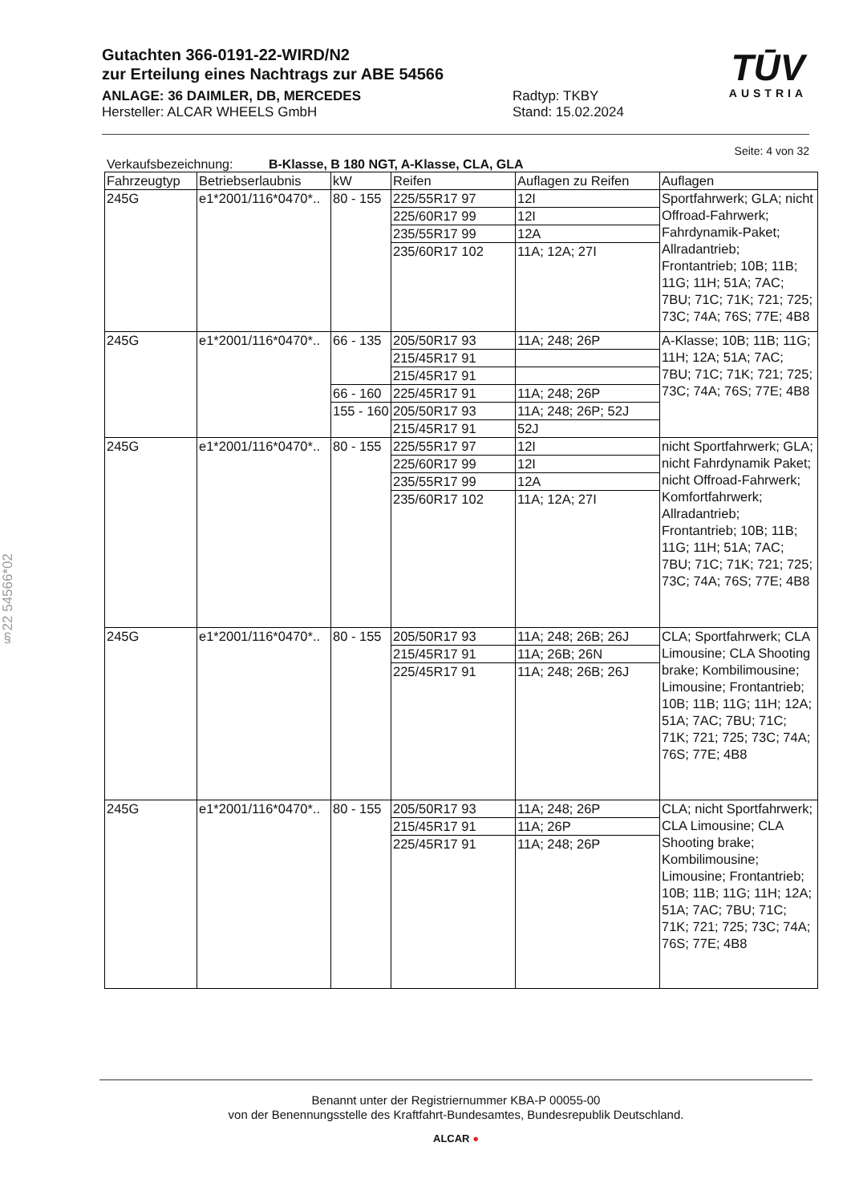§22 54566*02
Gutachten 366-0191-22-WIRD/N2
zur Erteilung eines Nachtrags zur ABE 54566
ANLAGE: 36 DAIMLER, DB, MERCEDES Radtyp: TKBY
Hersteller: ALCAR WHEELS GmbH Stand: 15.02.2024
TŪV
AUSTRIA
Seite: 4 von 32
Verkaufsbezeichnung: B-Klasse, B 180 NGT, A-Klasse, CLA, GLA
| Fahrzeugtyp | Betriebserlaubnis | kW | Reifen | Auflagen zu Reifen | Auflagen |
| --- | --- | --- | --- | --- | --- |
| 245G | e1*2001/116*0470*.. | 80 - 155 | 225/55R17 97 | 12I | Sportfahrwerk; GLA; nicht Offroad-Fahrwerk; Fahrdynamik-Paket; Allradantrieb; Frontantrieb; 10B; 11B; 11G; 11H; 51A; 7AC; 7BU; 71C; 71K; 721; 725; 73C; 74A; 76S; 77E; 4B8 |
| | | | 225/60R17 99 | 12I | |
| | | | 235/55R17 99 | 12A | |
| | | | 235/60R17 102 | 11A; 12A; 27I | |
| 245G | e1*2001/116*0470*.. | 66 - 135 | 205/50R17 93 | 11A; 248; 26P | A-Klasse; 10B; 11B; 11G; 11H; 12A; 51A; 7AC; 7BU; 71C; 71K; 721; 725; 73C; 74A; 76S; 77E; 4B8 |
| | | | 215/45R17 91 | | |
| | | | 215/45R17 91 | | |
| | | 66 - 160 | 225/45R17 91 | 11A; 248; 26P | |
| | | 155 - 160 | 205/50R17 93 | 11A; 248; 26P; 52J | |
| | | | 215/45R17 91 | 52J | |
| 245G | e1*2001/116*0470*.. | 80 - 155 | 225/55R17 97 | 12I | nicht Sportfahrwerk; GLA; nicht Fahrdynamik Paket; nicht Offroad-Fahrwerk; Komfortfahrwerk; Allradantrieb; Frontantrieb; 10B; 11B; 11G; 11H; 51A; 7AC; 7BU; 71C; 71K; 721; 725; 73C; 74A; 76S; 77E; 4B8 |
| | | | 225/60R17 99 | 12I | |
| | | | 235/55R17 99 | 12A | |
| | | | 235/60R17 102 | 11A; 12A; 27I | |
| 245G | e1*2001/116*0470*.. | 80 - 155 | 205/50R17 93 | 11A; 248; 26B; 26J | CLA; Sportfahrwerk; CLA Limousine; CLA Shooting brake; Kombilimousine; Limousine; Frontantrieb; 10B; 11B; 11G; 11H; 12A; 51A; 7AC; 7BU; 71C; 71K; 721; 725; 73C; 74A; 76S; 77E; 4B8 |
| | | | 215/45R17 91 | 11A; 26B; 26N | |
| | | | 225/45R17 91 | 11A; 248; 26B; 26J | |
| 245G | e1*2001/116*0470*.. | 80 - 155 | 205/50R17 93 | 11A; 248; 26P | CLA; nicht Sportfahrwerk; CLA Limousine; CLA Shooting brake; Kombilimousine; Limousine; Frontantrieb; 10B; 11B; 11G; 11H; 12A; 51A; 7AC; 7BU; 71C; 71K; 721; 725; 73C; 74A; 76S; 77E; 4B8 |
| | | | 215/45R17 91 | 11A; 26P | |
| | | | 225/45R17 91 | 11A; 248; 26P | |
Benannt unter der Registriernummer KBA-P 00055-00
von der Benennungsstelle des Kraftfahrt-Bundesamtes, Bundesrepublik Deutschland.
ALCAR ●